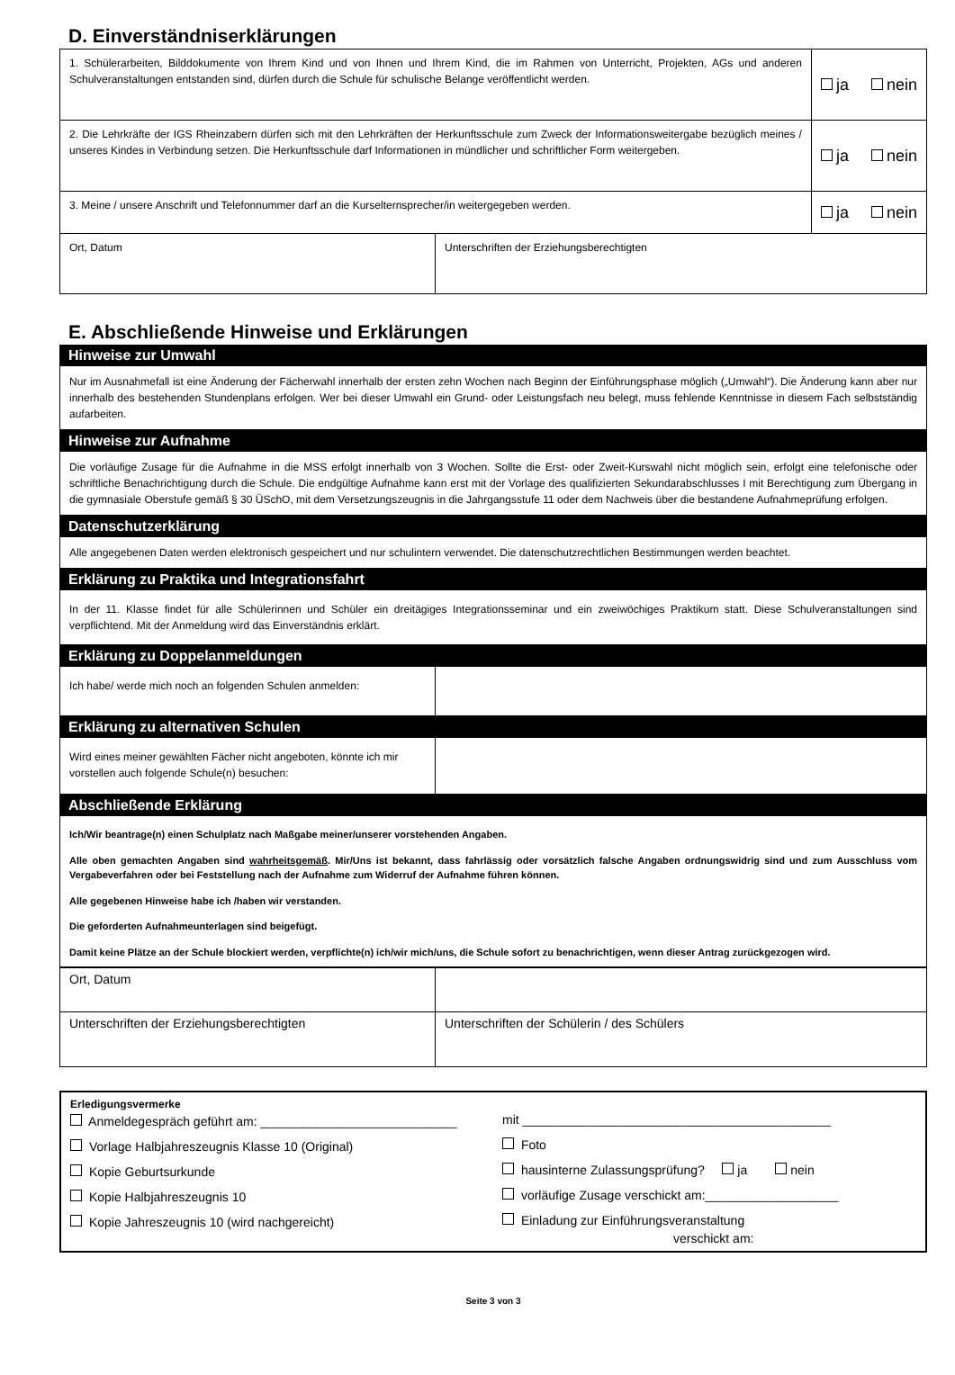D. Einverständniserklärungen
| 1. Schülerarbeiten, Bilddokumente von Ihrem Kind und von Ihnen und Ihrem Kind, die im Rahmen von Unterricht, Projekten, AGs und anderen Schulveranstaltungen entstanden sind, dürfen durch die Schule für schulische Belange veröffentlicht werden. | | ja nein |
| 2. Die Lehrkräfte der IGS Rheinzabern dürfen sich mit den Lehrkräften der Herkunftsschule zum Zweck der Informationsweitergabe bezüglich meines / unseres Kindes in Verbindung setzen. Die Herkunftsschule darf Informationen in mündlicher und schriftlicher Form weitergeben. | | ja nein |
| 3. Meine / unsere Anschrift und Telefonnummer darf an die Kurselternsprecher/in weitergegeben werden. | | ja nein |
| Ort, Datum | Unterschriften der Erziehungsberechtigten | |
E. Abschließende Hinweise und Erklärungen
Hinweise zur Umwahl
Nur im Ausnahmefall ist eine Änderung der Fächerwahl innerhalb der ersten zehn Wochen nach Beginn der Einführungsphase möglich („Umwahl“). Die Änderung kann aber nur innerhalb des bestehenden Stundenplans erfolgen. Wer bei dieser Umwahl ein Grund- oder Leistungsfach neu belegt, muss fehlende Kenntnisse in diesem Fach selbstständig aufarbeiten.
Hinweise zur Aufnahme
Die vorläufige Zusage für die Aufnahme in die MSS erfolgt innerhalb von 3 Wochen. Sollte die Erst- oder Zweit-Kurswahl nicht möglich sein, erfolgt eine telefonische oder schriftliche Benachrichtigung durch die Schule. Die endgültige Aufnahme kann erst mit der Vorlage des qualifizierten Sekundarabschlusses I mit Berechtigung zum Übergang in die gymnasiale Oberstufe gemäß § 30 ÜSchO, mit dem Versetzungszeugnis in die Jahrgangsstufe 11 oder dem Nachweis über die bestandene Aufnahmeprüfung erfolgen.
Datenschutzerklärung
Alle angegebenen Daten werden elektronisch gespeichert und nur schulintern verwendet. Die datenschutzrechtlichen Bestimmungen werden beachtet.
Erklärung zu Praktika und Integrationsfahrt
In der 11. Klasse findet für alle Schülerinnen und Schüler ein dreitägiges Integrationsseminar und ein zweiwöchiges Praktikum statt. Diese Schulveranstaltungen sind verpflichtend. Mit der Anmeldung wird das Einverständnis erklärt.
Erklärung zu Doppelanmeldungen
| Ich habe/ werde mich noch an folgenden Schulen anmelden: | |
Erklärung zu alternativen Schulen
| Wird eines meiner gewählten Fächer nicht angeboten, könnte ich mir vorstellen auch folgende Schule(n) besuchen: | |
Abschließende Erklärung
Ich/Wir beantrage(n) einen Schulplatz nach Maßgabe meiner/unserer vorstehenden Angaben.
Alle oben gemachten Angaben sind wahrheitsgemäß. Mir/Uns ist bekannt, dass fahrlässig oder vorsätzlich falsche Angaben ordnungswidrig sind und zum Ausschluss vom Vergabeverfahren oder bei Feststellung nach der Aufnahme zum Widerruf der Aufnahme führen können.
Alle gegebenen Hinweise habe ich /haben wir verstanden.
Die geforderten Aufnahmeunterlagen sind beigefügt.
Damit keine Plätze an der Schule blockiert werden, verpflichte(n) ich/wir mich/uns, die Schule sofort zu benachrichtigen, wenn dieser Antrag zurückgezogen wird.
| Ort, Datum | |
| Unterschriften der Erziehungsberechtigten | Unterschriften der Schülerin / des Schülers |
Erledigungsvermerke
Anmeldegespräch geführt am: ____________________________
Vorlage Halbjahreszeugnis Klasse 10 (Original)
Kopie Geburtsurkunde
Kopie Halbjahreszeugnis 10
Kopie Jahreszeugnis 10 (wird nachgereicht)
mit ____________________________________________
Foto
hausinterne Zulassungsprüfung? ja nein
vorläufige Zusage verschickt am:___________________
Einladung zur Einführungsveranstaltung
verschickt am:
Seite 3 von 3